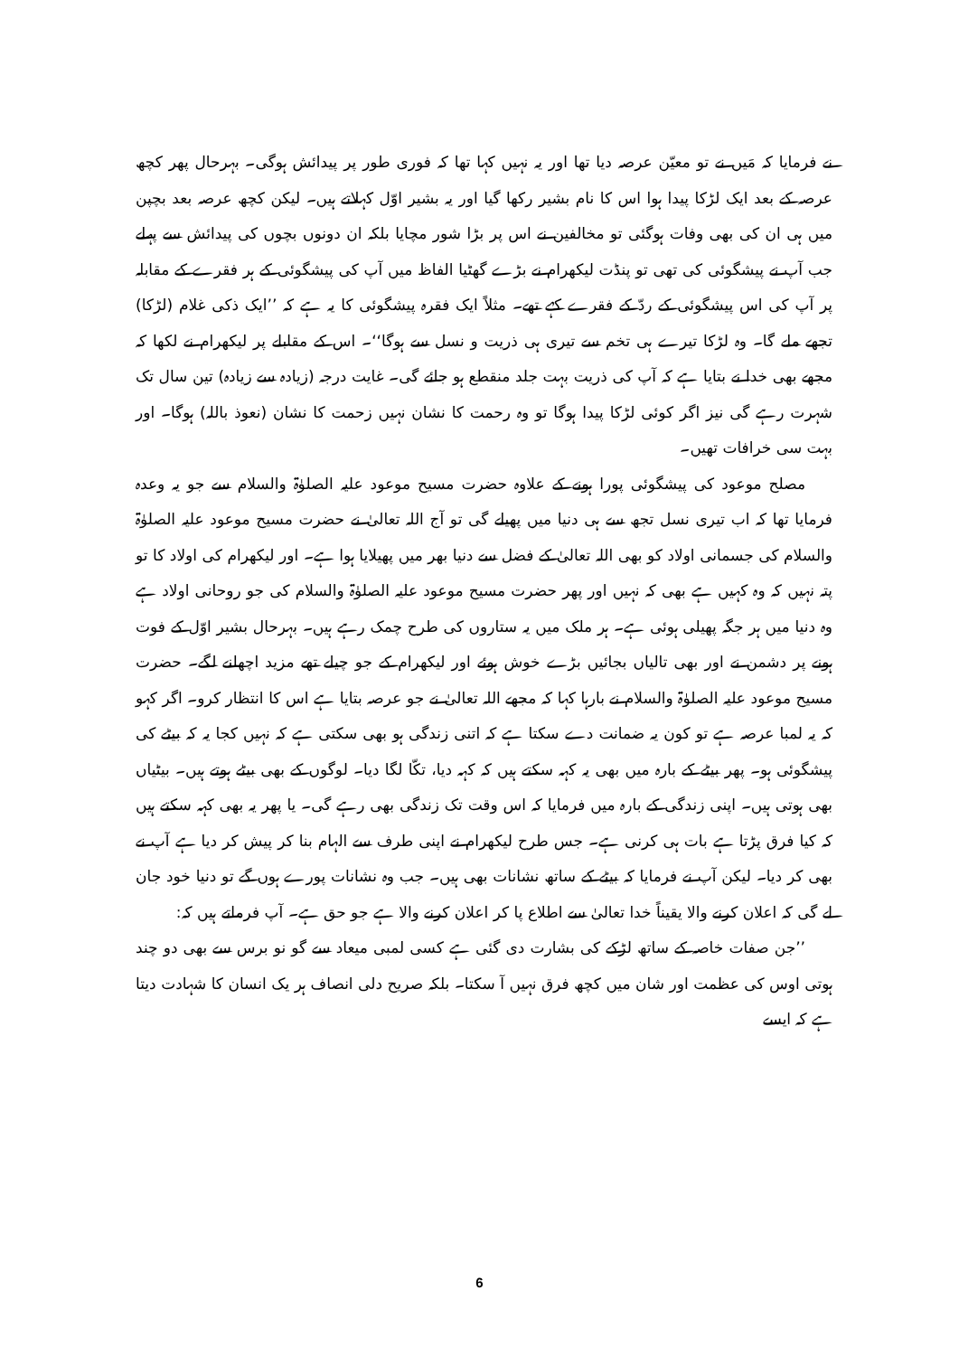نے فرمایا کہ مَیں نے تو معیّن عرصہ دیا تھا اور یہ نہیں کہا تھا کہ فوری طور پر پیدائش ہوگی۔ بہرحال پھر کچھ عرصہ کے بعد ایک لڑکا پیدا ہوا اس کا نام بشیر رکھا گیا اور یہ بشیر اوّل کہلاتے ہیں۔ لیکن کچھ عرصہ بعد بچپن میں ہی ان کی بھی وفات ہوگئی تو مخالفین نے اس پر بڑا شور مچایا بلکہ ان دونوں بچوں کی پیدائش سے پہلے جب آپ نے پیشگوئی کی تھی تو پنڈت لیکھرام نے بڑے گھٹیا الفاظ میں آپ کی پیشگوئی کے ہر فقرے کے مقابلہ پر آپ کی اس پیشگوئی کے ردّ کے فقرے کہے تھے۔ مثلاً ایک فقرہ پیشگوئی کا یہ ہے کہ ’’ایک ذکی غلام (لڑکا) تجھے ملے گا۔ وہ لڑکا تیرے ہی تخم سے تیری ہی ذریت و نسل سے ہوگا‘‘۔ اس کے مقابلے پر لیکھرام نے لکھا کہ مجھے بھی خدا نے بتایا ہے کہ آپ کی ذریت بہت جلد منقطع ہو جائے گی۔ غایت درجہ (زیادہ سے زیادہ) تین سال تک شہرت رہے گی نیز اگر کوئی لڑکا پیدا ہوگا تو وہ رحمت کا نشان نہیں زحمت کا نشان (نعوذ باللہ) ہوگا۔ اور بہت سی خرافات تھیں۔
مصلح موعود کی پیشگوئی پورا ہونے کے علاوہ حضرت مسیح موعود علیہ الصلوٰۃ والسلام سے جو یہ وعدہ فرمایا تھا کہ اب تیری نسل تجھ سے ہی دنیا میں پھیلے گی تو آج اللہ تعالیٰ نے حضرت مسیح موعود علیہ الصلوٰۃ والسلام کی جسمانی اولاد کو بھی اللہ تعالیٰ کے فضل سے دنیا بھر میں پھیلایا ہوا ہے۔ اور لیکھرام کی اولاد کا تو پتہ نہیں کہ وہ کہیں ہے بھی کہ نہیں اور پھر حضرت مسیح موعود علیہ الصلوٰۃ والسلام کی جو روحانی اولاد ہے وہ دنیا میں ہر جگہ پھیلی ہوئی ہے۔ ہر ملک میں یہ ستاروں کی طرح چمک رہے ہیں۔ بہرحال بشیر اوّل کے فوت ہونے پر دشمن نے اور بھی تالیاں بجائیں بڑے خوش ہوئے اور لیکھرام کے جو چیلے تھے مزید اچھلنے لگے۔ حضرت مسیح موعود علیہ الصلوٰۃ والسلام نے بارہا کہا کہ مجھے اللہ تعالیٰ نے جو عرصہ بتایا ہے اس کا انتظار کرو۔ اگر کہو کہ یہ لمبا عرصہ ہے تو کون یہ ضمانت دے سکتا ہے کہ اتنی زندگی ہو بھی سکتی ہے کہ نہیں کجا یہ کہ بیٹے کی پیشگوئی ہو۔ پھر بیٹے کے بارہ میں بھی یہ کہہ سکتے ہیں کہ کہہ دیا، تکّا لگا دیا۔ لوگوں کے بھی بیٹے ہوتے ہیں۔ بیٹیاں بھی ہوتی ہیں۔ اپنی زندگی کے بارہ میں فرمایا کہ اس وقت تک زندگی بھی رہے گی۔ یا پھر یہ بھی کہہ سکتے ہیں کہ کیا فرق پڑتا ہے بات ہی کرنی ہے۔ جس طرح لیکھرام نے اپنی طرف سے الہام بنا کر پیش کر دیا ہے آپ نے بھی کر دیا۔ لیکن آپ نے فرمایا کہ بیٹے کے ساتھ نشانات بھی ہیں۔ جب وہ نشانات پورے ہوں گے تو دنیا خود جان لے گی کہ اعلان کرنے والا یقیناً خدا تعالیٰ سے اطلاع پا کر اعلان کرنے والا ہے جو حق ہے۔ آپ فرماتے ہیں کہ:
’’جن صفات خاصہ کے ساتھ لڑکے کی بشارت دی گئی ہے کسی لمبی میعاد سے گو نو برس سے بھی دو چند ہوتی اوس کی عظمت اور شان میں کچھ فرق نہیں آ سکتا۔ بلکہ صریح دلی انصاف ہر یک انسان کا شہادت دیتا ہے کہ ایسے
6